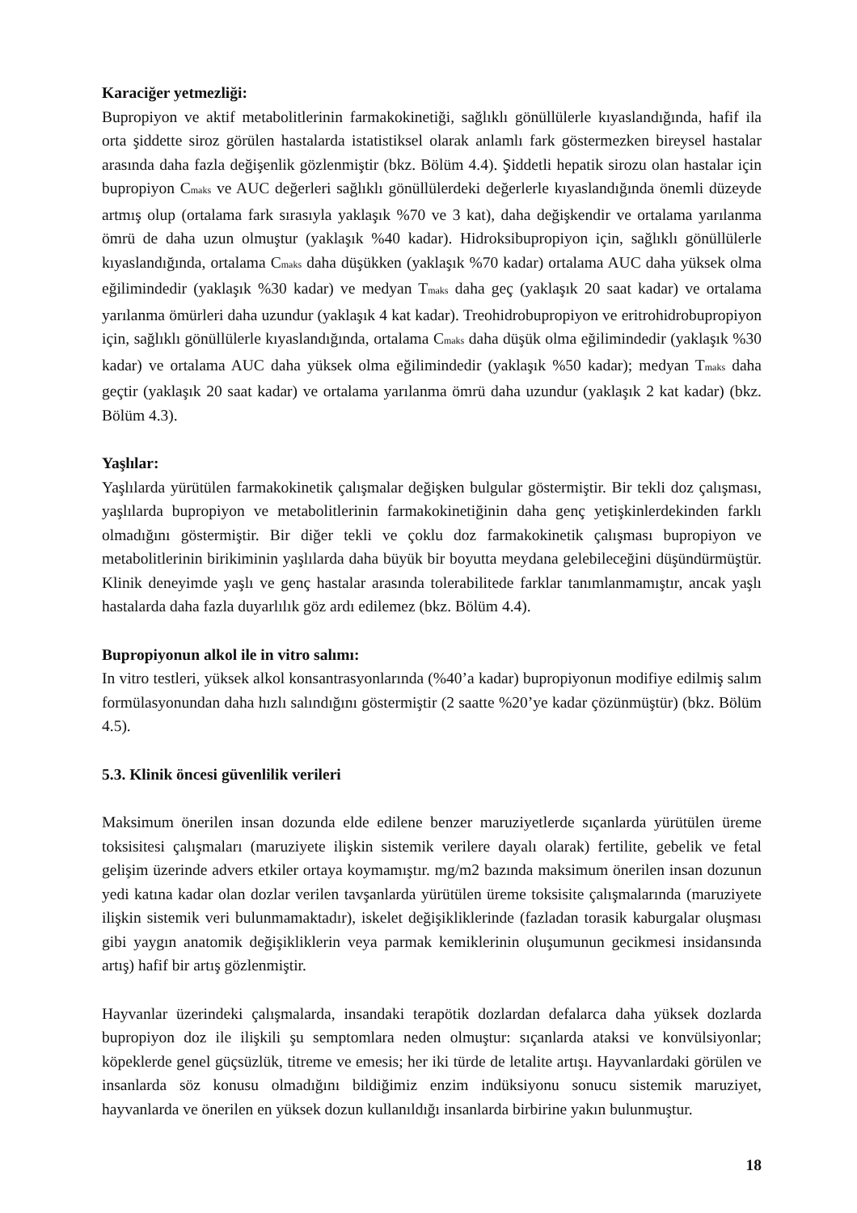Karaciğer yetmezliği:
Bupropiyon ve aktif metabolitlerinin farmakokinetiği, sağlıklı gönüllülerle kıyaslandığında, hafif ila orta şiddette siroz görülen hastalarda istatistiksel olarak anlamlı fark göstermezken bireysel hastalar arasında daha fazla değişenlik gözlenmiştir (bkz. Bölüm 4.4). Şiddetli hepatik sirozu olan hastalar için bupropiyon C<sub>maks</sub> ve AUC değerleri sağlıklı gönüllülerdeki değerlerle kıyaslandığında önemli düzeyde artmış olup (ortalama fark sırasıyla yaklaşık %70 ve 3 kat), daha değişkendir ve ortalama yarılanma ömrü de daha uzun olmuştur (yaklaşık %40 kadar). Hidroksibupropiyon için, sağlıklı gönüllülerle kıyaslandığında, ortalama C<sub>maks</sub> daha düşükken (yaklaşık %70 kadar) ortalama AUC daha yüksek olma eğilimindedir (yaklaşık %30 kadar) ve medyan T<sub>maks</sub> daha geç (yaklaşık 20 saat kadar) ve ortalama yarılanma ömürleri daha uzundur (yaklaşık 4 kat kadar). Treohidrobupropiyon ve eritrohidrobupropiyon için, sağlıklı gönüllülerle kıyaslandığında, ortalama C<sub>maks</sub> daha düşük olma eğilimindedir (yaklaşık %30 kadar) ve ortalama AUC daha yüksek olma eğilimindedir (yaklaşık %50 kadar); medyan T<sub>maks</sub> daha geçtir (yaklaşık 20 saat kadar) ve ortalama yarılanma ömrü daha uzundur (yaklaşık 2 kat kadar) (bkz. Bölüm 4.3).
Yaşlılar:
Yaşlılarda yürütülen farmakokinetik çalışmalar değişken bulgular göstermiştir. Bir tekli doz çalışması, yaşlılarda bupropiyon ve metabolitlerinin farmakokinetiğinin daha genç yetişkinlerdekinden farklı olmadığını göstermiştir. Bir diğer tekli ve çoklu doz farmakokinetik çalışması bupropiyon ve metabolitlerinin birikiminin yaşlılarda daha büyük bir boyutta meydana gelebileceğini düşündürmüştür. Klinik deneyimde yaşlı ve genç hastalar arasında tolerabilitede farklar tanımlanmamıştır, ancak yaşlı hastalarda daha fazla duyarlılık göz ardı edilemez (bkz. Bölüm 4.4).
Bupropiyonun alkol ile in vitro salımı:
In vitro testleri, yüksek alkol konsantrasyonlarında (%40’a kadar) bupropiyonun modifiye edilmiş salım formülasyonundan daha hızlı salındığını göstermiştir (2 saatte %20’ye kadar çözünmüştür) (bkz. Bölüm 4.5).
5.3. Klinik öncesi güvenlilik verileri
Maksimum önerilen insan dozunda elde edilene benzer maruziyetlerde sıçanlarda yürütülen üreme toksisitesi çalışmaları (maruziyete ilişkin sistemik verilere dayalı olarak) fertilite, gebelik ve fetal gelişim üzerinde advers etkiler ortaya koymamıştır. mg/m2 bazında maksimum önerilen insan dozunun yedi katına kadar olan dozlar verilen tavşanlarda yürütülen üreme toksisite çalışmalarında (maruziyete ilişkin sistemik veri bulunmamaktadır), iskelet değişikliklerinde (fazladan torasik kaburgalar oluşması gibi yaygın anatomik değişikliklerin veya parmak kemiklerinin oluşumunun gecikmesi insidansında artış) hafif bir artış gözlenmiştir.
Hayvanlar üzerindeki çalışmalarda, insandaki terapötik dozlardan defalarca daha yüksek dozlarda bupropiyon doz ile ilişkili şu semptomlara neden olmuştur: sıçanlarda ataksi ve konvülsiyonlar; köpeklerde genel güçsüzlük, titreme ve emesis; her iki türde de letalite artışı. Hayvanlardaki görülen ve insanlarda söz konusu olmadığını bildiğimiz enzim indüksiyonu sonucu sistemik maruziyet, hayvanlarda ve önerilen en yüksek dozun kullanıldığı insanlarda birbirine yakın bulunmuştur.
18